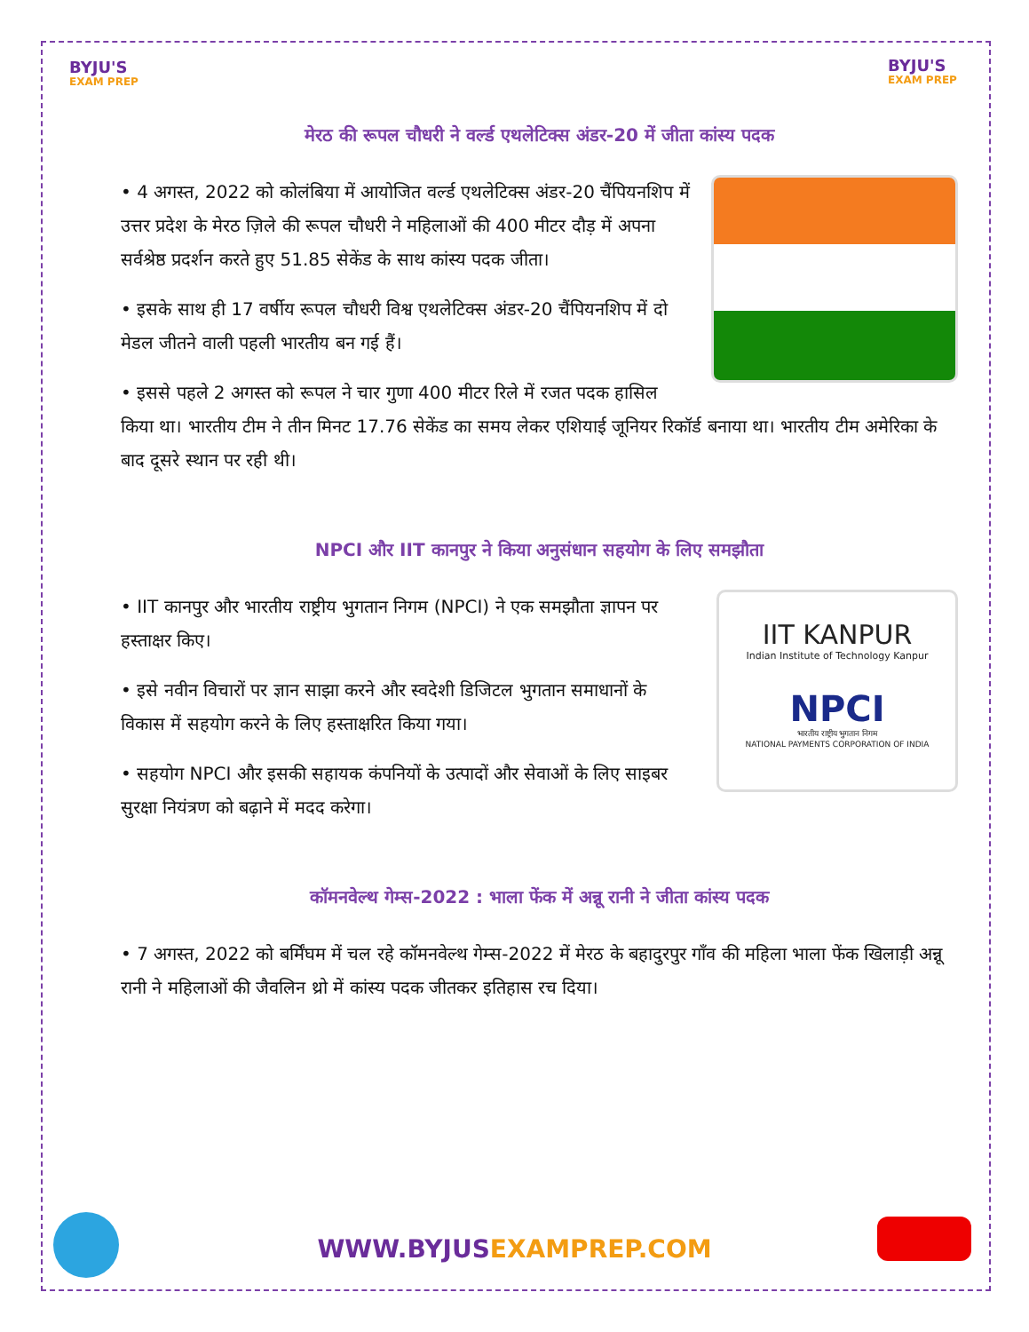BYJU'S
EXAM PREP
BYJU'S
EXAM PREP
मेरठ की रूपल चौधरी ने वर्ल्ड एथलेटिक्स अंडर-20 में जीता कांस्य पदक
• 4 अगस्त, 2022 को कोलंबिया में आयोजित वर्ल्ड एथलेटिक्स अंडर-20 चैंपियनशिप में उत्तर प्रदेश के मेरठ ज़िले की रूपल चौधरी ने महिलाओं की 400 मीटर दौड़ में अपना सर्वश्रेष्ठ प्रदर्शन करते हुए 51.85 सेकेंड के साथ कांस्य पदक जीता।
• इसके साथ ही 17 वर्षीय रूपल चौधरी विश्व एथलेटिक्स अंडर-20 चैंपियनशिप में दो मेडल जीतने वाली पहली भारतीय बन गई हैं।
• इससे पहले 2 अगस्त को रूपल ने चार गुणा 400 मीटर रिले में रजत पदक हासिल किया था। भारतीय टीम ने तीन मिनट 17.76 सेकेंड का समय लेकर एशियाई जूनियर रिकॉर्ड बनाया था। भारतीय टीम अमेरिका के बाद दूसरे स्थान पर रही थी।
NPCI और IIT कानपुर ने किया अनुसंधान सहयोग के लिए समझौता
IIT KANPUR
Indian Institute of Technology Kanpur
NPCI
भारतीय राष्ट्रीय भुगतान निगम
NATIONAL PAYMENTS CORPORATION OF INDIA
• IIT कानपुर और भारतीय राष्ट्रीय भुगतान निगम (NPCI) ने एक समझौता ज्ञापन पर हस्ताक्षर किए।
• इसे नवीन विचारों पर ज्ञान साझा करने और स्वदेशी डिजिटल भुगतान समाधानों के विकास में सहयोग करने के लिए हस्ताक्षरित किया गया।
• सहयोग NPCI और इसकी सहायक कंपनियों के उत्पादों और सेवाओं के लिए साइबर सुरक्षा नियंत्रण को बढ़ाने में मदद करेगा।
कॉमनवेल्थ गेम्स-2022 : भाला फेंक में अन्नू रानी ने जीता कांस्य पदक
• 7 अगस्त, 2022 को बर्मिंघम में चल रहे कॉमनवेल्थ गेम्स-2022 में मेरठ के बहादुरपुर गाँव की महिला भाला फेंक खिलाड़ी अन्नू रानी ने महिलाओं की जैवलिन थ्रो में कांस्य पदक जीतकर इतिहास रच दिया।
WWW.BYJUSEXAMPREP.COM